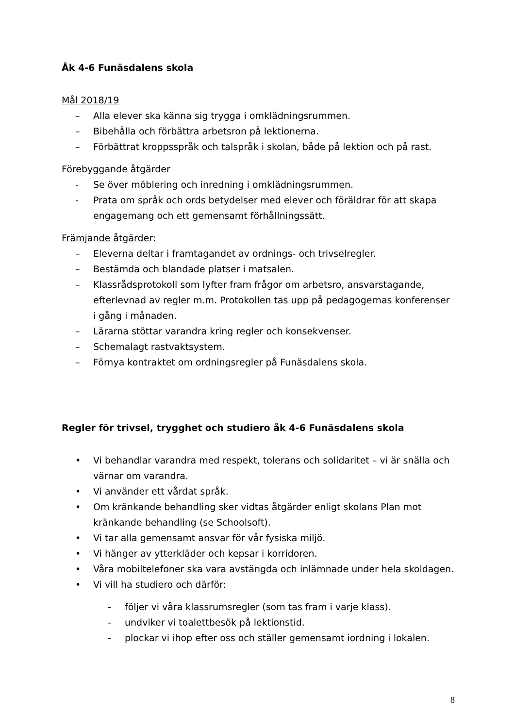Åk 4-6 Funäsdalens skola
Mål 2018/19
– Alla elever ska känna sig trygga i omklädningsrummen.
– Bibehålla och förbättra arbetsron på lektionerna.
– Förbättrat kroppsspråk och talspråk i skolan, både på lektion och på rast.
Förebyggande åtgärder
- Se över möblering och inredning i omklädningsrummen.
- Prata om språk och ords betydelser med elever och föräldrar för att skapa engagemang och ett gemensamt förhållningssätt.
Främjande åtgärder:
– Eleverna deltar i framtagandet av ordnings- och trivselregler.
– Bestämda och blandade platser i matsalen.
– Klassrådsprotokoll som lyfter fram frågor om arbetsro, ansvarstagande, efterlevnad av regler m.m. Protokollen tas upp på pedagogernas konferenser i gång i månaden.
– Lärarna stöttar varandra kring regler och konsekvenser.
– Schemalagt rastvaktsystem.
– Förnya kontraktet om ordningsregler på Funäsdalens skola.
Regler för trivsel, trygghet och studiero åk 4-6 Funäsdalens skola
• Vi behandlar varandra med respekt, tolerans och solidaritet – vi är snälla och värnar om varandra.
• Vi använder ett vårdat språk.
• Om kränkande behandling sker vidtas åtgärder enligt skolans Plan mot kränkande behandling (se Schoolsoft).
• Vi tar alla gemensamt ansvar för vår fysiska miljö.
• Vi hänger av ytterkläder och kepsar i korridoren.
• Våra mobiltelefoner ska vara avstängda och inlämnade under hela skoldagen.
• Vi vill ha studiero och därför:
- följer vi våra klassrumsregler (som tas fram i varje klass).
- undviker vi toalettbesök på lektionstid.
- plockar vi ihop efter oss och ställer gemensamt iordning i lokalen.
8